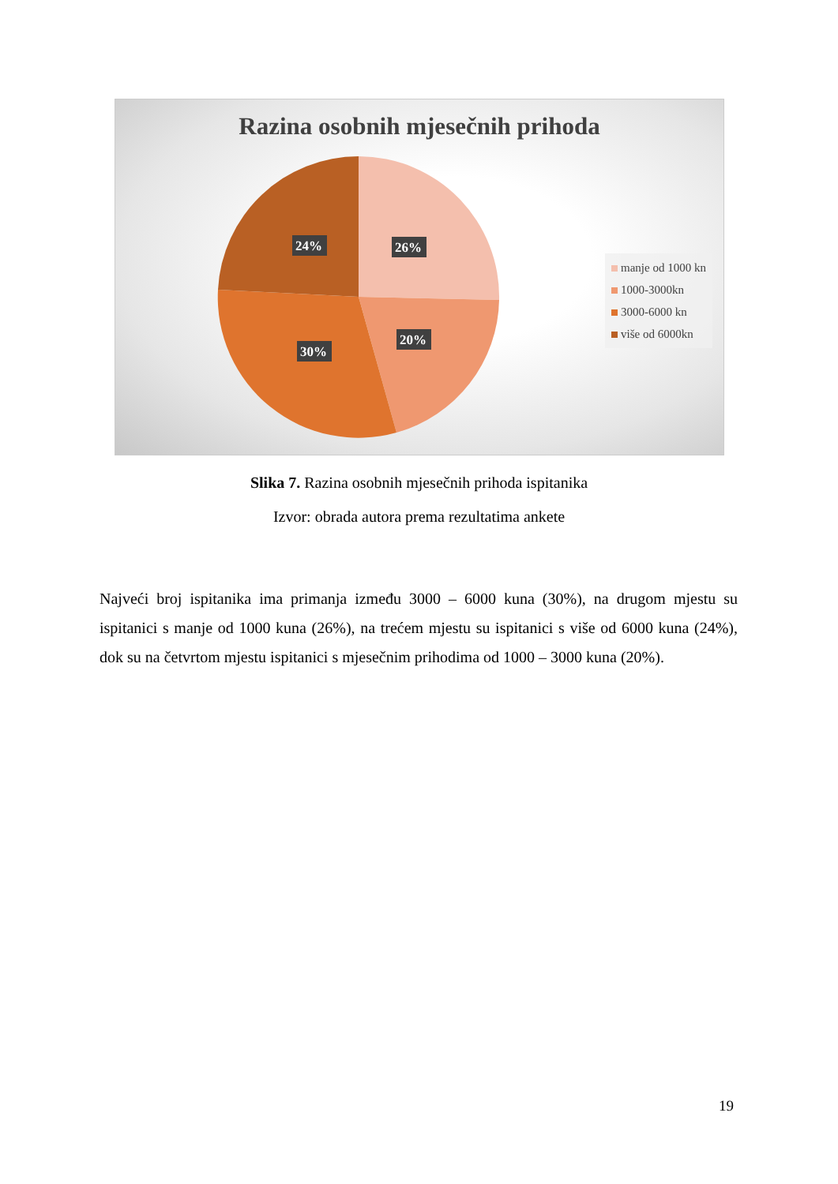Razina osobnih mjesečnih prihoda
26%
24%
20%
30%
manje od 1000 kn
1000-3000kn
3000-6000 kn
više od 6000kn
Slika 7. Razina osobnih mjesečnih prihoda ispitanika
Izvor: obrada autora prema rezultatima ankete
Najveći broj ispitanika ima primanja između 3000 – 6000 kuna (30%), na drugom mjestu su ispitanici s manje od 1000 kuna (26%), na trećem mjestu su ispitanici s više od 6000 kuna (24%), dok su na četvrtom mjestu ispitanici s mjesečnim prihodima od 1000 – 3000 kuna (20%).
19